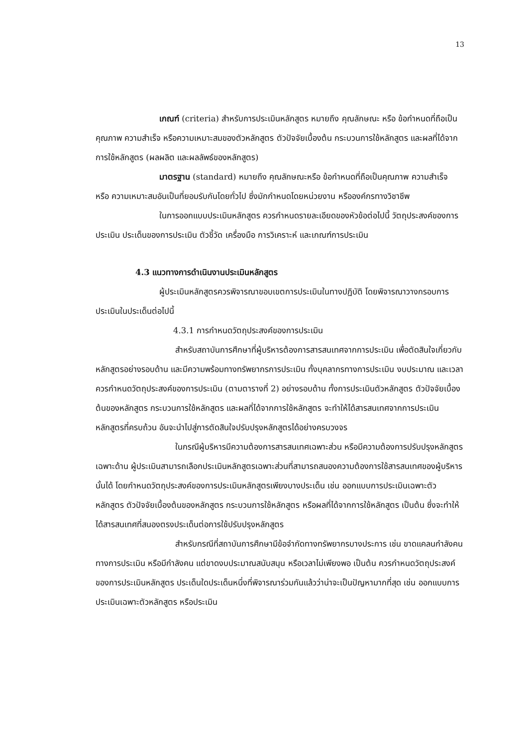13
เกณฑ์ (criteria) สำหรับการประเมินหลักสูตร หมายถึง คุณลักษณะ หรือ ข้อกำหนดที่ถือเป็นคุณภาพ ความสำเร็จ หรือความเหมาะสมของตัวหลักสูตร ตัวปัจจัยเบื้องต้น กระบวนการใช้หลักสูตร และผลที่ได้จากการใช้หลักสูตร (ผลผลิต และผลลัพธ์ของหลักสูตร)
มาตรฐาน (standard) หมายถึง คุณลักษณะหรือ ข้อกำหนดที่ถือเป็นคุณภาพ ความสำเร็จ หรือ ความเหมาะสมอันเป็นที่ยอมรับกันโดยทั่วไป ซึ่งมักกำหนดโดยหน่วยงาน หรือองค์กรทางวิชาชีพ
ในการออกแบบประเมินหลักสูตร ควรกำหนดรายละเอียดของหัวข้อต่อไปนี้ วัตถุประสงค์ของการประเมิน ประเด็นของการประเมิน ตัวชี้วัด เครื่องมือ การวิเคราะห์ และเกณฑ์การประเมิน
4.3 แนวทางการดำเนินงานประเมินหลักสูตร
ผู้ประเมินหลักสูตรควรพิจารณาขอบเขตการประเมินในทางปฏิบัติ โดยพิจารณาวางกรอบการประเมินในประเด็นต่อไปนี้
4.3.1 การกำหนดวัตถุประสงค์ของการประเมิน
สำหรับสถาบันการศึกษาที่ผู้บริหารต้องการสารสนเทศจากการประเมิน เพื่อตัดสินใจเกี่ยวกับหลักสูตรอย่างรอบด้าน และมีความพร้อมทางทรัพยากรการประเมิน ทั้งบุคลากรทางการประเมิน งบประมาณ และเวลา ควรกำหนดวัตถุประสงค์ของการประเมิน (ตามตารางที่ 2) อย่างรอบด้าน ทั้งการประเมินตัวหลักสูตร ตัวปัจจัยเบื้องต้นของหลักสูตร กระบวนการใช้หลักสูตร และผลที่ได้จากการใช้หลักสูตร จะทำให้ได้สารสนเทศจากการประเมินหลักสูตรที่ครบถ้วน อันจะนำไปสู่การตัดสินใจปรับปรุงหลักสูตรได้อย่างครบวงจร
ในกรณีผู้บริหารมีความต้องการสารสนเทศเฉพาะส่วน หรือมีความต้องการปรับปรุงหลักสูตรเฉพาะด้าน ผู้ประเมินสามารถเลือกประเมินหลักสูตรเฉพาะส่วนที่สามารถสนองความต้องการใช้สารสนเทศของผู้บริหารนั้นได้ โดยกำหนดวัตถุประสงค์ของการประเมินหลักสูตรเพียงบางประเด็น เช่น ออกแบบการประเมินเฉพาะตัวหลักสูตร ตัวปัจจัยเบื้องต้นของหลักสูตร กระบวนการใช้หลักสูตร หรือผลที่ได้จากการใช้หลักสูตร เป็นต้น ซึ่งจะทำให้ได้สารสนเทศที่สนองตรงประเด็นต่อการใช้ปรับปรุงหลักสูตร
สำหรับกรณีที่สถาบันการศึกษามีข้อจำกัดทางทรัพยากรบางประการ เช่น ขาดแคลนกำลังคนทางการประเมิน หรือมีกำลังคน แต่ขาดงบประมาณสนับสนุน หรือเวลาไม่เพียงพอ เป็นต้น ควรกำหนดวัตถุประสงค์ของการประเมินหลักสูตร ประเด็นใดประเด็นหนึ่งที่พิจารณาร่วมกันแล้วว่าน่าจะเป็นปัญหามากที่สุด เช่น ออกแบบการประเมินเฉพาะตัวหลักสูตร หรือประเมิน